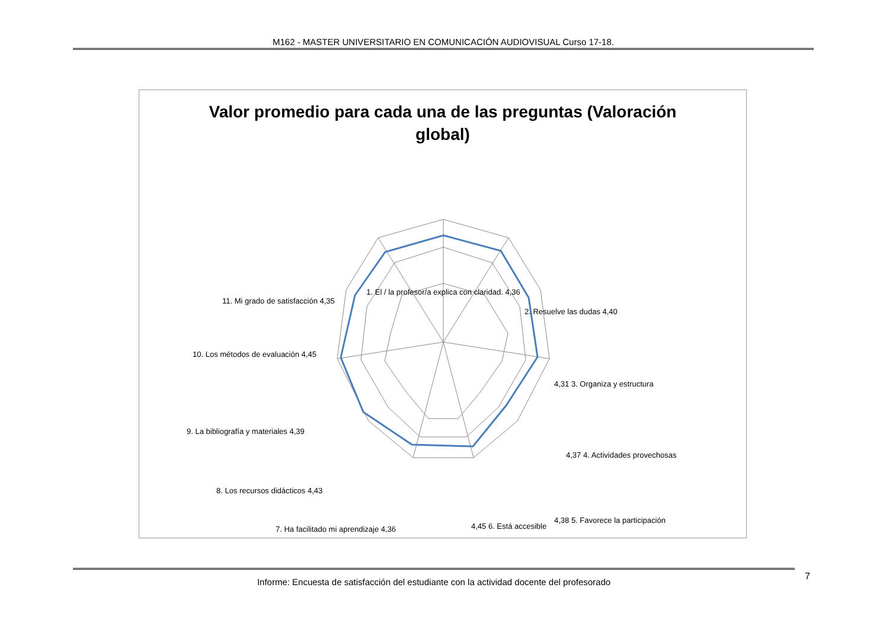M162 - MASTER UNIVERSITARIO EN COMUNICACIÓN AUDIOVISUAL Curso 17-18.
Valor promedio para cada una de las preguntas (Valoración
global)
1. El / la profesor/a explica con claridad. 4,36
2. Resuelve las dudas 4,40
4,31 3. Organiza y estructura
4,37 4. Actividades provechosas
4,38 5. Favorece la participación
4,45 6. Está accesible
7. Ha facilitado mi aprendizaje 4,36
8. Los recursos didácticos 4,43
9. La bibliografía y materiales 4,39
10. Los métodos de evaluación 4,45
11. Mi grado de satisfacción 4,35
Informe: Encuesta de satisfacción del estudiante con la actividad docente del profesorado 7